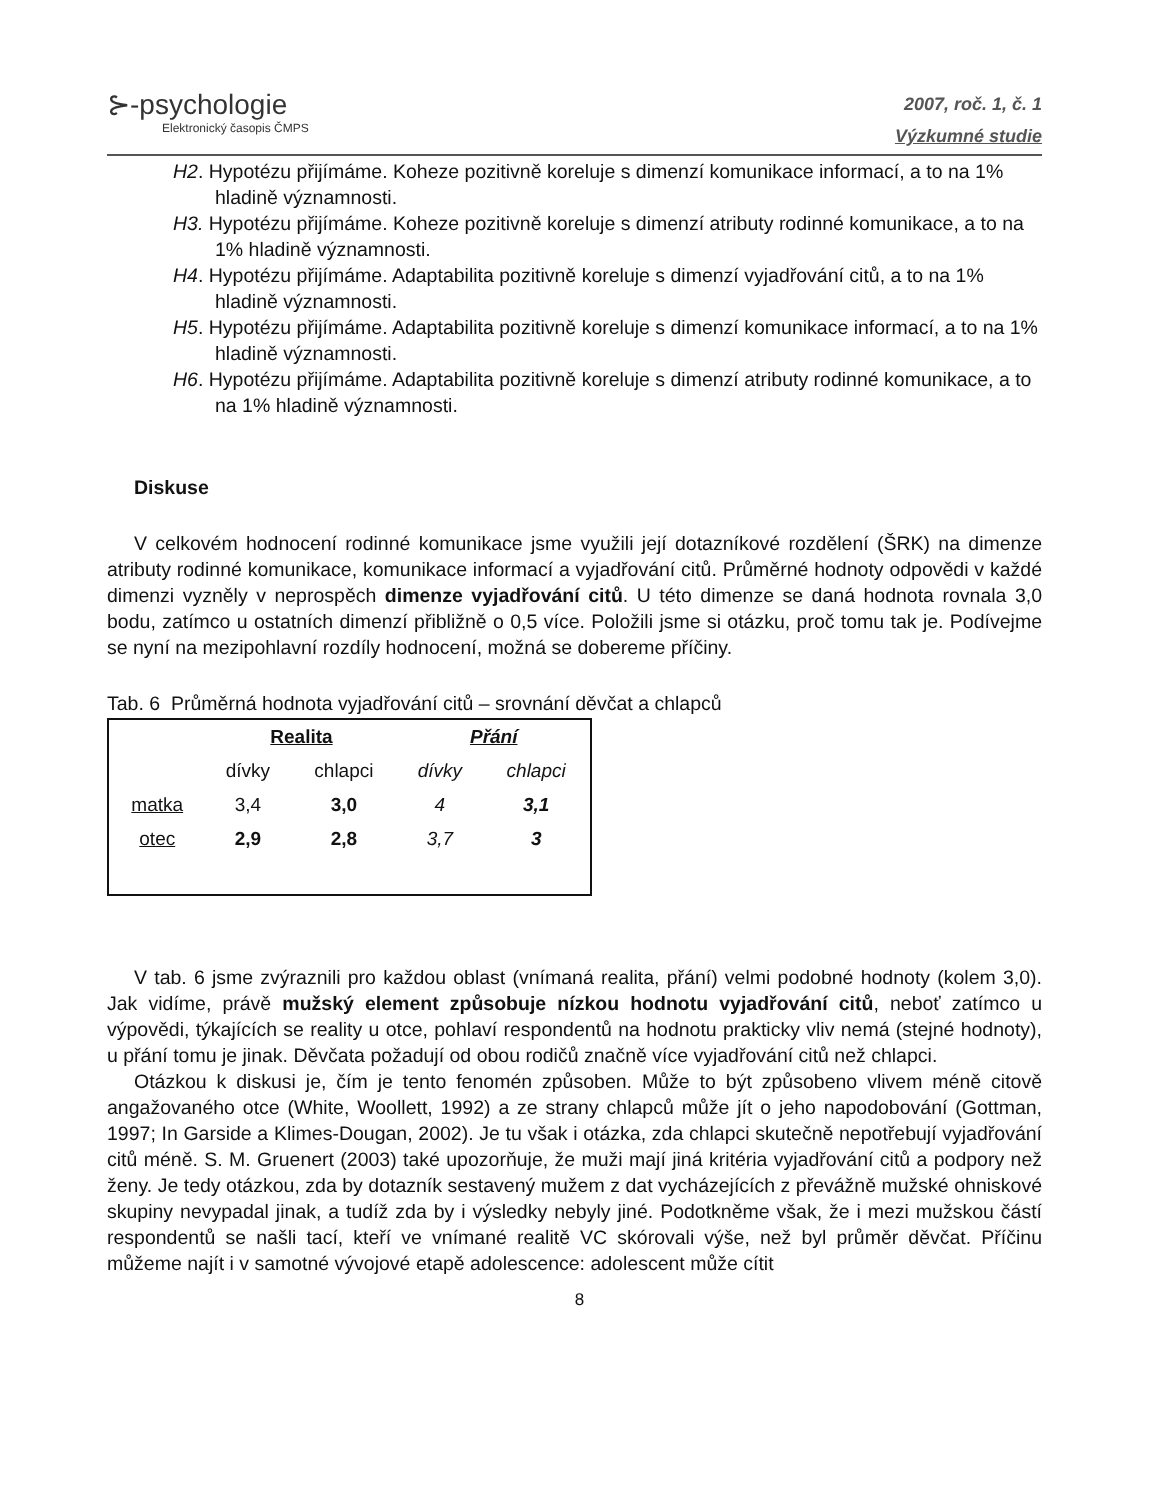⊱-psychologie
Elektronický časopis ČMPS
2007, roč. 1, č. 1
Výzkumné studie
H2. Hypotézu přijímáme. Koheze pozitivně koreluje s dimenzí komunikace informací, a to na 1% hladině významnosti.
H3. Hypotézu přijímáme. Koheze pozitivně koreluje s dimenzí atributy rodinné komunikace, a to na 1% hladině významnosti.
H4. Hypotézu přijímáme. Adaptabilita pozitivně koreluje s dimenzí vyjadřování citů, a to na 1% hladině významnosti.
H5. Hypotézu přijímáme. Adaptabilita pozitivně koreluje s dimenzí komunikace informací, a to na 1% hladině významnosti.
H6. Hypotézu přijímáme. Adaptabilita pozitivně koreluje s dimenzí atributy rodinné komunikace, a to na 1% hladině významnosti.
Diskuse
V celkovém hodnocení rodinné komunikace jsme využili její dotazníkové rozdělení (ŠRK) na dimenze atributy rodinné komunikace, komunikace informací a vyjadřování citů. Průměrné hodnoty odpovědi v každé dimenzi vyzněly v neprospěch dimenze vyjadřování citů. U této dimenze se daná hodnota rovnala 3,0 bodu, zatímco u ostatních dimenzí přibližně o 0,5 více. Položili jsme si otázku, proč tomu tak je. Podívejme se nyní na mezipohlavní rozdíly hodnocení, možná se dobereme příčiny.
Tab. 6 Průměrná hodnota vyjadřování citů – srovnání děvčat a chlapců
| | Realita | | Přání | |
| | dívky | chlapci | dívky | chlapci |
| matka | 3,4 | 3,0 | 4 | 3,1 |
| otec | 2,9 | 2,8 | 3,7 | 3 |
V tab. 6 jsme zvýraznili pro každou oblast (vnímaná realita, přání) velmi podobné hodnoty (kolem 3,0). Jak vidíme, právě mužský element způsobuje nízkou hodnotu vyjadřování citů, neboť zatímco u výpovědi, týkajících se reality u otce, pohlaví respondentů na hodnotu prakticky vliv nemá (stejné hodnoty), u přání tomu je jinak. Děvčata požadují od obou rodičů značně více vyjadřování citů než chlapci.
Otázkou k diskusi je, čím je tento fenomén způsoben. Může to být způsobeno vlivem méně citově angažovaného otce (White, Woollett, 1992) a ze strany chlapců může jít o jeho napodobování (Gottman, 1997; In Garside a Klimes-Dougan, 2002). Je tu však i otázka, zda chlapci skutečně nepotřebují vyjadřování citů méně. S. M. Gruenert (2003) také upozorňuje, že muži mají jiná kritéria vyjadřování citů a podpory než ženy. Je tedy otázkou, zda by dotazník sestavený mužem z dat vycházejících z převážně mužské ohniskové skupiny nevypadal jinak, a tudíž zda by i výsledky nebyly jiné. Podotkněme však, že i mezi mužskou částí respondentů se našli tací, kteří ve vnímané realitě VC skórovali výše, než byl průměr děvčat. Příčinu můžeme najít i v samotné vývojové etapě adolescence: adolescent může cítit
8